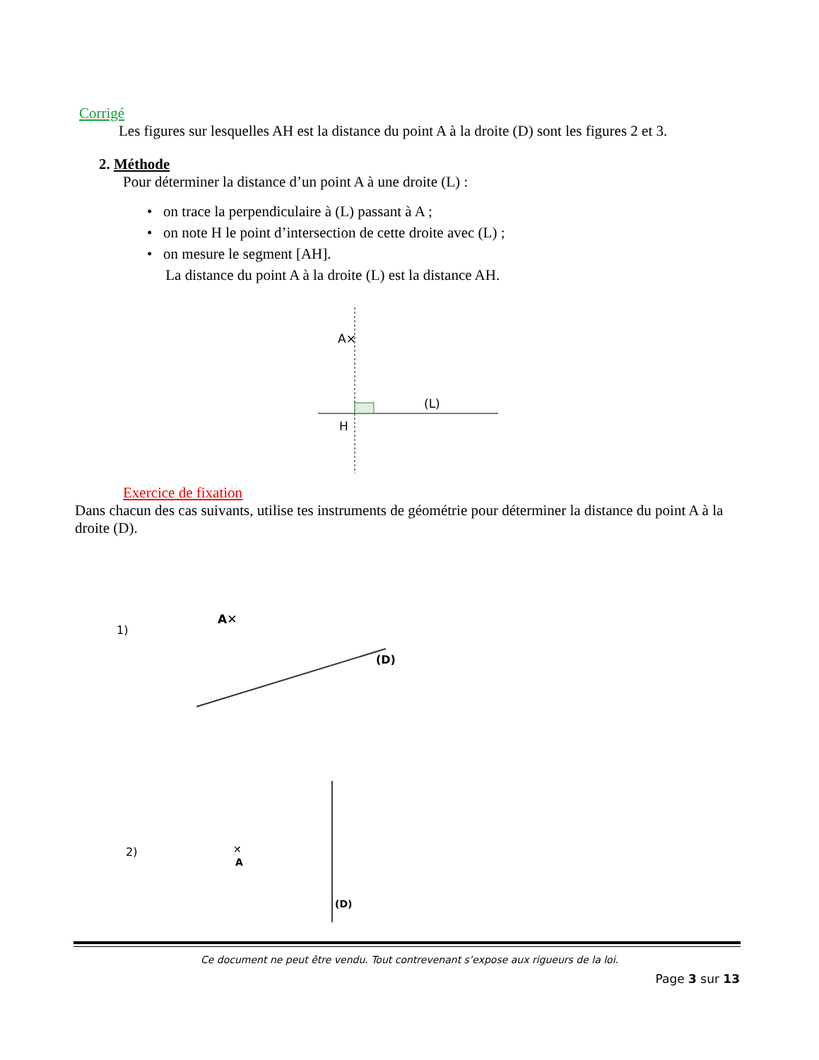Corrigé
Les figures sur lesquelles AH est la distance du point A à la droite (D) sont les figures 2 et 3.
2. Méthode
Pour déterminer la distance d’un point A à une droite (L) :
• on trace la perpendiculaire à (L) passant à A ;
• on note H le point d’intersection de cette droite avec (L) ;
• on mesure le segment [AH].
La distance du point A à la droite (L) est la distance AH.
A×
H
(L)
Exercice de fixation
Dans chacun des cas suivants, utilise tes instruments de géométrie pour déterminer la distance du point A à la droite (D).
1)
A✕
(D)
2)
✕
A
(D)
Ce document ne peut être vendu. Tout contrevenant s’expose aux rigueurs de la loi.
Page 3 sur 13